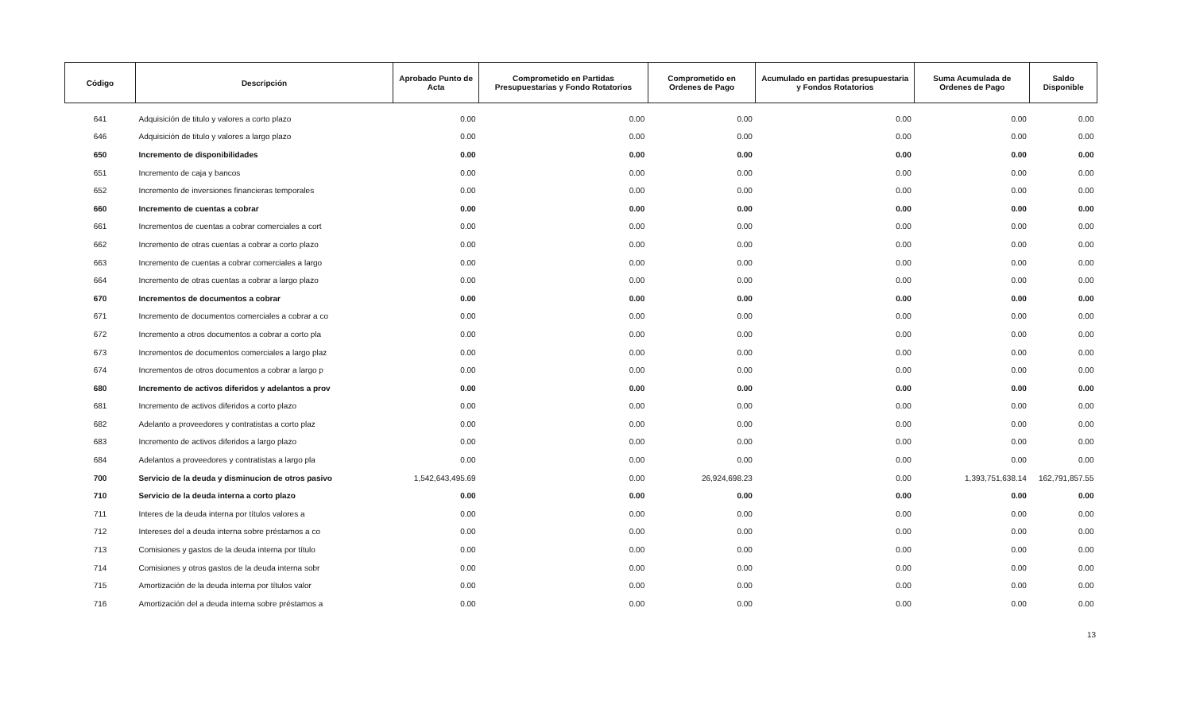| Código | Descripción | Aprobado Punto de Acta | Comprometido en Partidas Presupuestarias y Fondo Rotatorios | Comprometido en Ordenes de Pago | Acumulado en partidas presupuestaria y Fondos Rotatorios | Suma Acumulada de Ordenes de Pago | Saldo Disponible |
| --- | --- | --- | --- | --- | --- | --- | --- |
| 641 | Adquisición de titulo y valores a corto plazo | 0.00 | 0.00 | 0.00 | 0.00 | 0.00 | 0.00 |
| 646 | Adquisición de titulo y valores a largo plazo | 0.00 | 0.00 | 0.00 | 0.00 | 0.00 | 0.00 |
| 650 | Incremento de disponibilidades | 0.00 | 0.00 | 0.00 | 0.00 | 0.00 | 0.00 |
| 651 | Incremento de caja y bancos | 0.00 | 0.00 | 0.00 | 0.00 | 0.00 | 0.00 |
| 652 | Incremento de inversiones financieras temporales | 0.00 | 0.00 | 0.00 | 0.00 | 0.00 | 0.00 |
| 660 | Incremento de cuentas a cobrar | 0.00 | 0.00 | 0.00 | 0.00 | 0.00 | 0.00 |
| 661 | Incrementos de cuentas a cobrar comerciales a cort | 0.00 | 0.00 | 0.00 | 0.00 | 0.00 | 0.00 |
| 662 | Incremento de otras cuentas a cobrar a corto plazo | 0.00 | 0.00 | 0.00 | 0.00 | 0.00 | 0.00 |
| 663 | Incremento de cuentas a cobrar comerciales a largo | 0.00 | 0.00 | 0.00 | 0.00 | 0.00 | 0.00 |
| 664 | Incremento de otras cuentas a cobrar a largo plazo | 0.00 | 0.00 | 0.00 | 0.00 | 0.00 | 0.00 |
| 670 | Incrementos de documentos a cobrar | 0.00 | 0.00 | 0.00 | 0.00 | 0.00 | 0.00 |
| 671 | Incremento de documentos comerciales a cobrar a co | 0.00 | 0.00 | 0.00 | 0.00 | 0.00 | 0.00 |
| 672 | Incremento a otros documentos a cobrar a corto pla | 0.00 | 0.00 | 0.00 | 0.00 | 0.00 | 0.00 |
| 673 | Incrementos de documentos comerciales a largo plaz | 0.00 | 0.00 | 0.00 | 0.00 | 0.00 | 0.00 |
| 674 | Incrementos de otros documentos a cobrar a largo p | 0.00 | 0.00 | 0.00 | 0.00 | 0.00 | 0.00 |
| 680 | Incremento de activos diferidos y adelantos a prov | 0.00 | 0.00 | 0.00 | 0.00 | 0.00 | 0.00 |
| 681 | Incremento de activos diferidos a corto plazo | 0.00 | 0.00 | 0.00 | 0.00 | 0.00 | 0.00 |
| 682 | Adelanto a proveedores y contratistas a corto plaz | 0.00 | 0.00 | 0.00 | 0.00 | 0.00 | 0.00 |
| 683 | Incremento de activos diferidos a largo plazo | 0.00 | 0.00 | 0.00 | 0.00 | 0.00 | 0.00 |
| 684 | Adelantos a proveedores y contratistas a largo pla | 0.00 | 0.00 | 0.00 | 0.00 | 0.00 | 0.00 |
| 700 | Servicio de la deuda y disminucion de otros pasivo | 1,542,643,495.69 | 0.00 | 26,924,698.23 | 0.00 | 1,393,751,638.14 | 162,791,857.55 |
| 710 | Servicio de la deuda interna a corto plazo | 0.00 | 0.00 | 0.00 | 0.00 | 0.00 | 0.00 |
| 711 | Interes de la deuda interna por títulos valores a | 0.00 | 0.00 | 0.00 | 0.00 | 0.00 | 0.00 |
| 712 | Intereses del a deuda interna sobre préstamos a co | 0.00 | 0.00 | 0.00 | 0.00 | 0.00 | 0.00 |
| 713 | Comisiones y gastos de la deuda interna por título | 0.00 | 0.00 | 0.00 | 0.00 | 0.00 | 0.00 |
| 714 | Comisiones y otros gastos de la deuda interna sobr | 0.00 | 0.00 | 0.00 | 0.00 | 0.00 | 0.00 |
| 715 | Amortización de la deuda interna por títulos valor | 0.00 | 0.00 | 0.00 | 0.00 | 0.00 | 0.00 |
| 716 | Amortización del a deuda interna sobre préstamos a | 0.00 | 0.00 | 0.00 | 0.00 | 0.00 | 0.00 |
13